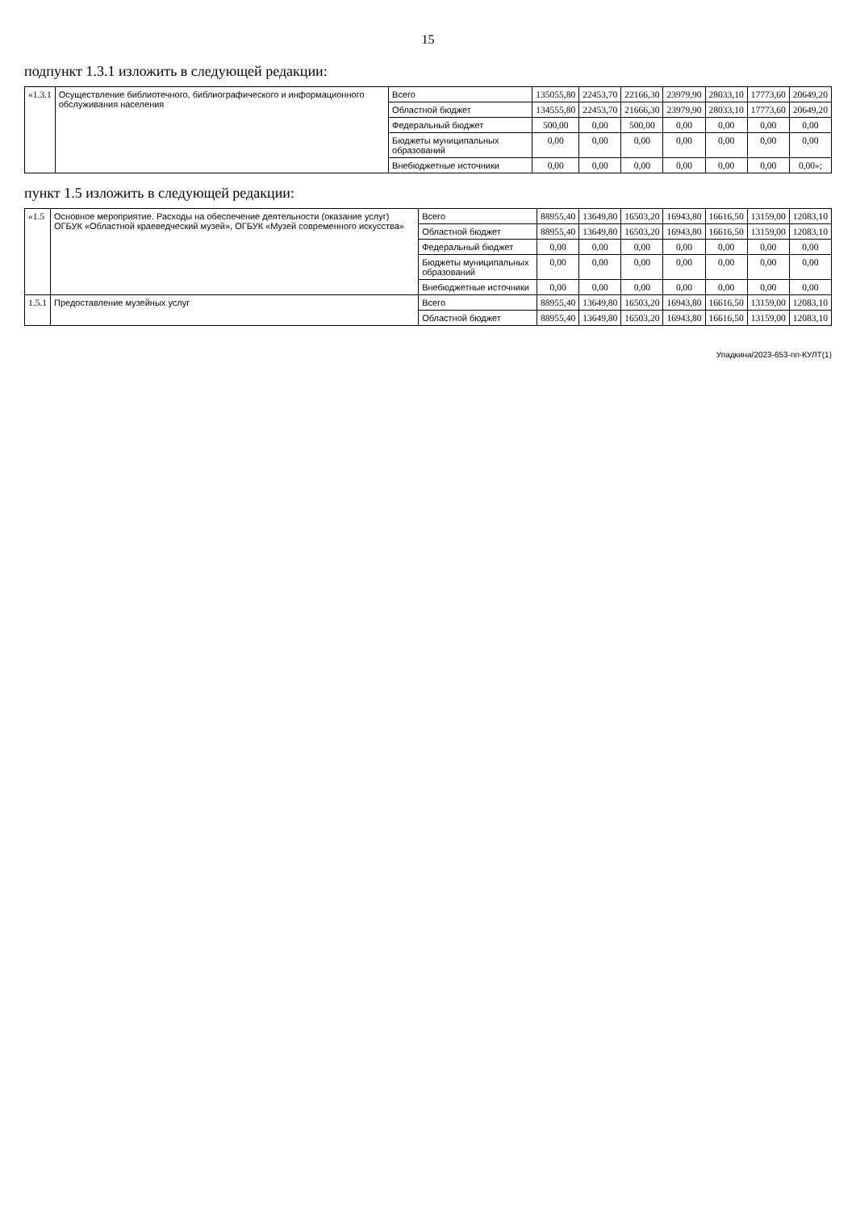15
подпункт 1.3.1 изложить в следующей редакции:
| «1.3.1 | Осуществление библиотечного, библиографического и информационного обслуживания населения | Всего | 135055,80 | 22453,70 | 22166,30 | 23979,90 | 28033,10 | 17773,60 | 20649,20 |
| | | Областной бюджет | 134555,80 | 22453,70 | 21666,30 | 23979,90 | 28033,10 | 17773,60 | 20649,20 |
| | | Федеральный бюджет | 500,00 | 0,00 | 500,00 | 0,00 | 0,00 | 0,00 | 0,00 |
| | | Бюджеты муниципальных образований | 0,00 | 0,00 | 0,00 | 0,00 | 0,00 | 0,00 | 0,00 |
| | | Внебюджетные источники | 0,00 | 0,00 | 0,00 | 0,00 | 0,00 | 0,00 | 0,00»; |
пункт 1.5 изложить в следующей редакции:
| «1.5 | Основное мероприятие. Расходы на обеспечение деятельности (оказание услуг) ОГБУК «Областной краеведческий музей», ОГБУК «Музей современного искусства» | Всего | 88955,40 | 13649,80 | 16503,20 | 16943,80 | 16616,50 | 13159,00 | 12083,10 |
| | | Областной бюджет | 88955,40 | 13649,80 | 16503,20 | 16943,80 | 16616,50 | 13159,00 | 12083,10 |
| | | Федеральный бюджет | 0,00 | 0,00 | 0,00 | 0,00 | 0,00 | 0,00 | 0,00 |
| | | Бюджеты муниципальных образований | 0,00 | 0,00 | 0,00 | 0,00 | 0,00 | 0,00 | 0,00 |
| | | Внебюджетные источники | 0,00 | 0,00 | 0,00 | 0,00 | 0,00 | 0,00 | 0,00 |
| 1.5.1 | Предоставление музейных услуг | Всего | 88955,40 | 13649,80 | 16503,20 | 16943,80 | 16616,50 | 13159,00 | 12083,10 |
| | | Областной бюджет | 88955,40 | 13649,80 | 16503,20 | 16943,80 | 16616,50 | 13159,00 | 12083,10 |
Упадкина/2023-653-пп-КУЛТ(1)